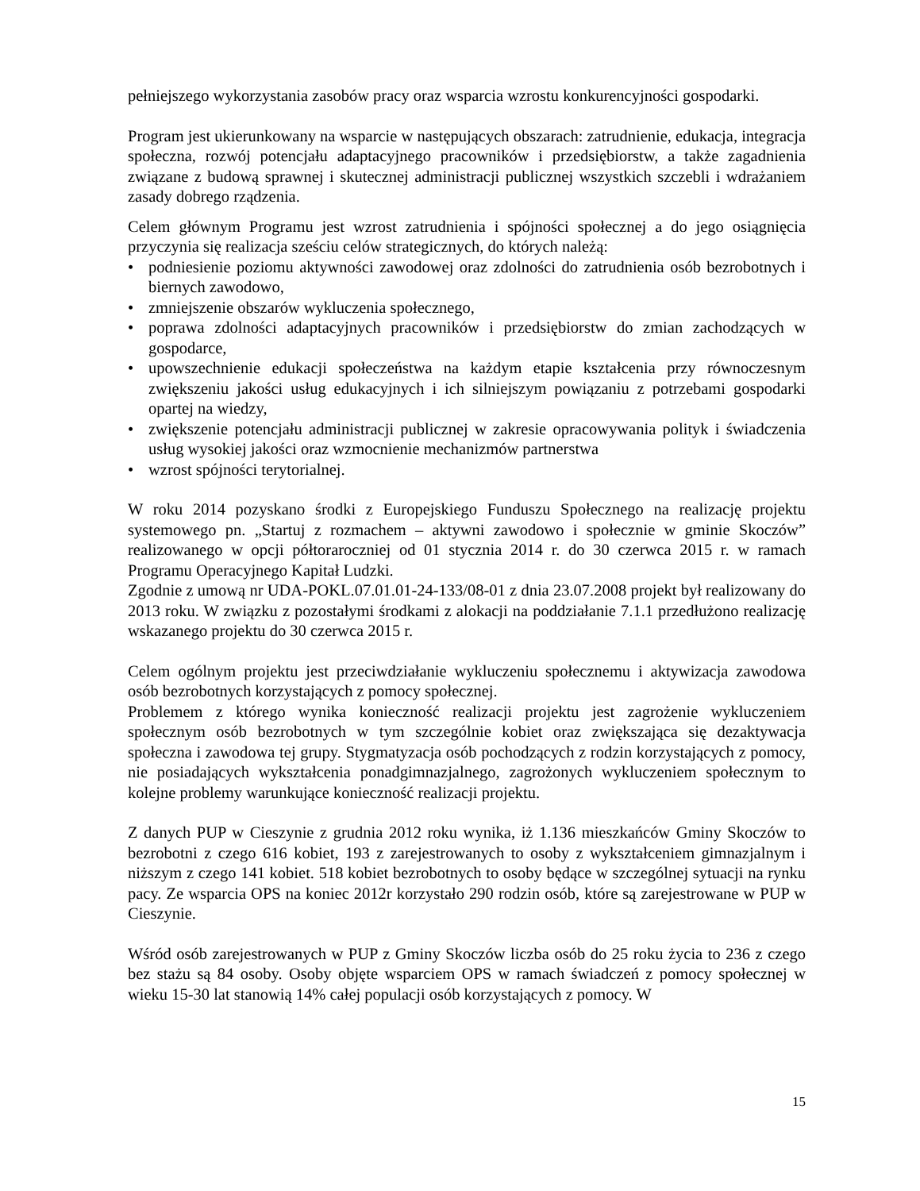pełniejszego wykorzystania zasobów pracy oraz wsparcia wzrostu konkurencyjności gospodarki.
Program jest ukierunkowany na wsparcie w następujących obszarach: zatrudnienie, edukacja, integracja społeczna, rozwój potencjału adaptacyjnego pracowników i przedsiębiorstw, a także zagadnienia związane z budową sprawnej i skutecznej administracji publicznej wszystkich szczebli i wdrażaniem zasady dobrego rządzenia.
Celem głównym Programu jest wzrost zatrudnienia i spójności społecznej a do jego osiągnięcia przyczynia się realizacja sześciu celów strategicznych, do których należą:
• podniesienie poziomu aktywności zawodowej oraz zdolności do zatrudnienia osób bezrobotnych i biernych zawodowo,
• zmniejszenie obszarów wykluczenia społecznego,
• poprawa zdolności adaptacyjnych pracowników i przedsiębiorstw do zmian zachodzących w gospodarce,
• upowszechnienie edukacji społeczeństwa na każdym etapie kształcenia przy równoczesnym zwiększeniu jakości usług edukacyjnych i ich silniejszym powiązaniu z potrzebami gospodarki opartej na wiedzy,
• zwiększenie potencjału administracji publicznej w zakresie opracowywania polityk i świadczenia usług wysokiej jakości oraz wzmocnienie mechanizmów partnerstwa
• wzrost spójności terytorialnej.
W roku 2014 pozyskano środki z Europejskiego Funduszu Społecznego na realizację projektu systemowego pn. „Startuj z rozmachem – aktywni zawodowo i społecznie w gminie Skoczów” realizowanego w opcji półtoraroczniej od 01 stycznia 2014 r. do 30 czerwca 2015 r. w ramach Programu Operacyjnego Kapitał Ludzki.
Zgodnie z umową nr UDA-POKL.07.01.01-24-133/08-01 z dnia 23.07.2008 projekt był realizowany do 2013 roku. W związku z pozostałymi środkami z alokacji na poddziałanie 7.1.1 przedłużono realizację wskazanego projektu do 30 czerwca 2015 r.
Celem ogólnym projektu jest przeciwdziałanie wykluczeniu społecznemu i aktywizacja zawodowa osób bezrobotnych korzystających z pomocy społecznej.
Problemem z którego wynika konieczność realizacji projektu jest zagrożenie wykluczeniem społecznym osób bezrobotnych w tym szczególnie kobiet oraz zwiększająca się dezaktywacja społeczna i zawodowa tej grupy. Stygmatyzacja osób pochodzących z rodzin korzystających z pomocy, nie posiadających wykształcenia ponadgimnazjalnego, zagrożonych wykluczeniem społecznym to kolejne problemy warunkujące konieczność realizacji projektu.
Z danych PUP w Cieszynie z grudnia 2012 roku wynika, iż 1.136 mieszkańców Gminy Skoczów to bezrobotni z czego 616 kobiet, 193 z zarejestrowanych to osoby z wykształceniem gimnazjalnym i niższym z czego 141 kobiet. 518 kobiet bezrobotnych to osoby będące w szczególnej sytuacji na rynku pacy. Ze wsparcia OPS na koniec 2012r korzystało 290 rodzin osób, które są zarejestrowane w PUP w Cieszynie.
Wśród osób zarejestrowanych w PUP z Gminy Skoczów liczba osób do 25 roku życia to 236 z czego bez stażu są 84 osoby. Osoby objęte wsparciem OPS w ramach świadczeń z pomocy społecznej w wieku 15-30 lat stanowią 14% całej populacji osób korzystających z pomocy. W
15